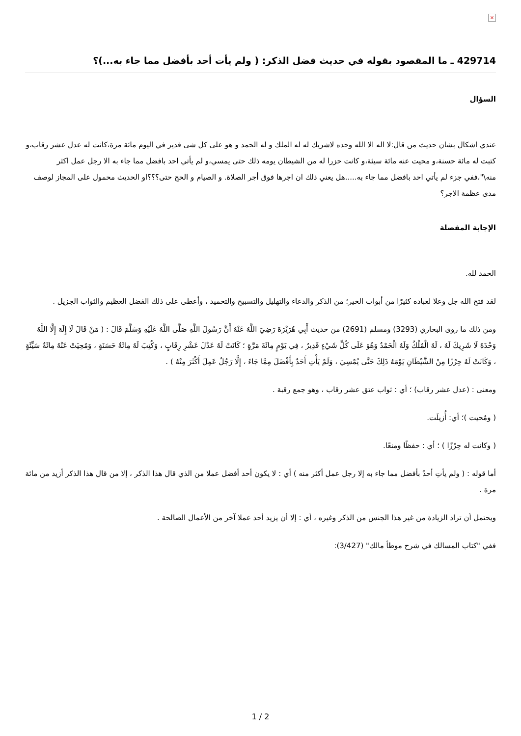×
429714 ـ ما المقصود بقوله في حديث فضل الذكر: ( ولم يأت أحد بأفضل مما جاء به...)؟
السؤال
عندي اشكال بشان حديث من قال:لا اله الا الله وحده لاشريك له له الملك و له الحمد و هو على كل شى قدير في اليوم مائة مرة،كانت له عدل عشر رقاب،و كتبت له مائة حسنة،و محيت عنه مائة سيئة،و كانت حزرا له من الشيطان يومه ذلك حتى يمسي،و لم يأتي احد بافضل مما جاء به الا رجل عمل اكثر منه\"،ففي جزء لم يأتي احد بافضل مما جاء به.....هل يعني ذلك ان اجرها فوق أجر الصلاة. و الصيام و الحج حتى؟؟؟او الحديث محمول على المجاز لوصف مدى عظمة الاجر؟
الإجابة المفصلة
الحمد لله.
لقد فتح الله جل وعلا لعباده كثيرًا من أبواب الخير؛ من الذكر والدعاء والتهليل والتسبيح والتحميد ، وأعطى على ذلك الفضل العظيم والثواب الجزيل .
ومن ذلك ما روى البخاري (3293) ومسلم (2691) من حديث أَبِي هُرَيْرَةَ رَضِيَ اللَّهُ عَنْهُ أَنَّ رَسُولَ اللَّهِ صَلَّى اللَّهُ عَلَيْهِ وَسَلَّمَ قَالَ : ( مَنْ قَالَ لَا إِلَهَ إِلَّا اللَّهُ وَحْدَهُ لَا شَرِيكَ لَهُ ، لَهُ الْمُلْكُ وَلَهُ الْحَمْدُ وَهُوَ عَلَى كُلِّ شَيْءٍ قَدِيرٌ ، فِي يَوْمٍ مِائَةَ مَرَّةٍ ؛ كَانَتْ لَهُ عَدْلَ عَشْرِ رِقَابٍ ، وَكُتِبَ لَهُ مِائَةُ حَسَنَةٍ ، وَمُحِيَتْ عَنْهُ مِائَةُ سَيِّئَةٍ ، وَكَانَتْ لَهُ حِرْزًا مِنْ الشَّيْطَانِ يَوْمَهُ ذَلِكَ حَتَّى يُمْسِيَ ، وَلَمْ يَأْتِ أَحَدٌ بِأَفْضَلَ مِمَّا جَاءَ ، إِلَّا رَجُلٌ عَمِلَ أَكْثَرَ مِنْهُ ) .
ومعنى : (عدل عشر رقاب) ؛ أي : ثواب عتق عشر رقاب ، وهو جمع رقبة .
( ومُحيت )؛ أي: أُزيلَت.
( وكانت له حِرْزًا ) ؛ أي : حفظًا ومنعًا.
أما قوله : ( ولم يأتِ أحدٌ بأفضل مما جاء به إلا رجل عمل أكثر منه ) أي : لا يكون أحد أفضل عملا من الذي قال هذا الذكر ، إلا من قال هذا الذكر أزيد من مائة مرة .
ويحتمل أن تراد الزيادة من غير هذا الجنس من الذكر وغيره ، أي : إلا أن يزيد أحد عملا آخر من الأعمال الصالحة .
ففي "كتاب المسالك في شرح موطأ مالك" (3/427):
1 / 2